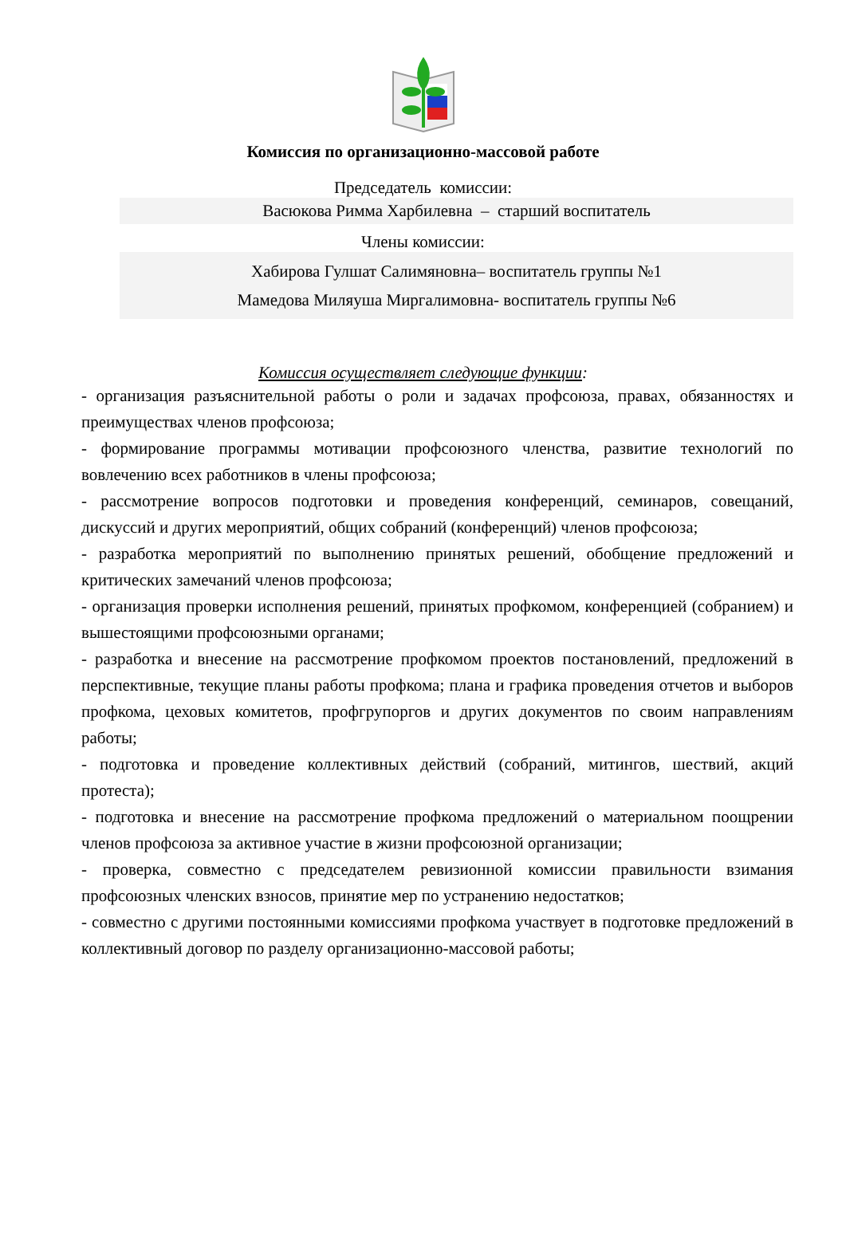Комиссия по организационно-массовой работе
Председатель комиссии:
Васюкова Римма Харбилевна – старший воспитатель
Члены комиссии:
Хабирова Гулшат Салимяновна– воспитатель группы №1
Мамедова Миляуша Миргалимовна- воспитатель группы №6
Комиссия осуществляет следующие функции:
- организация разъяснительной работы о роли и задачах профсоюза, правах, обязанностях и преимуществах членов профсоюза;
- формирование программы мотивации профсоюзного членства, развитие технологий по вовлечению всех работников в члены профсоюза;
- рассмотрение вопросов подготовки и проведения конференций, семинаров, совещаний, дискуссий и других мероприятий, общих собраний (конференций) членов профсоюза;
- разработка мероприятий по выполнению принятых решений, обобщение предложений и критических замечаний членов профсоюза;
- организация проверки исполнения решений, принятых профкомом, конференцией (собранием) и вышестоящими профсоюзными органами;
- разработка и внесение на рассмотрение профкомом проектов постановлений, предложений в перспективные, текущие планы работы профкома; плана и графика проведения отчетов и выборов профкома, цеховых комитетов, профгрупоргов и других документов по своим направлениям работы;
- подготовка и проведение коллективных действий (собраний, митингов, шествий, акций протеста);
- подготовка и внесение на рассмотрение профкома предложений о материальном поощрении членов профсоюза за активное участие в жизни профсоюзной организации;
- проверка, совместно с председателем ревизионной комиссии правильности взимания профсоюзных членских взносов, принятие мер по устранению недостатков;
- совместно с другими постоянными комиссиями профкома участвует в подготовке предложений в коллективный договор по разделу организационно-массовой работы;